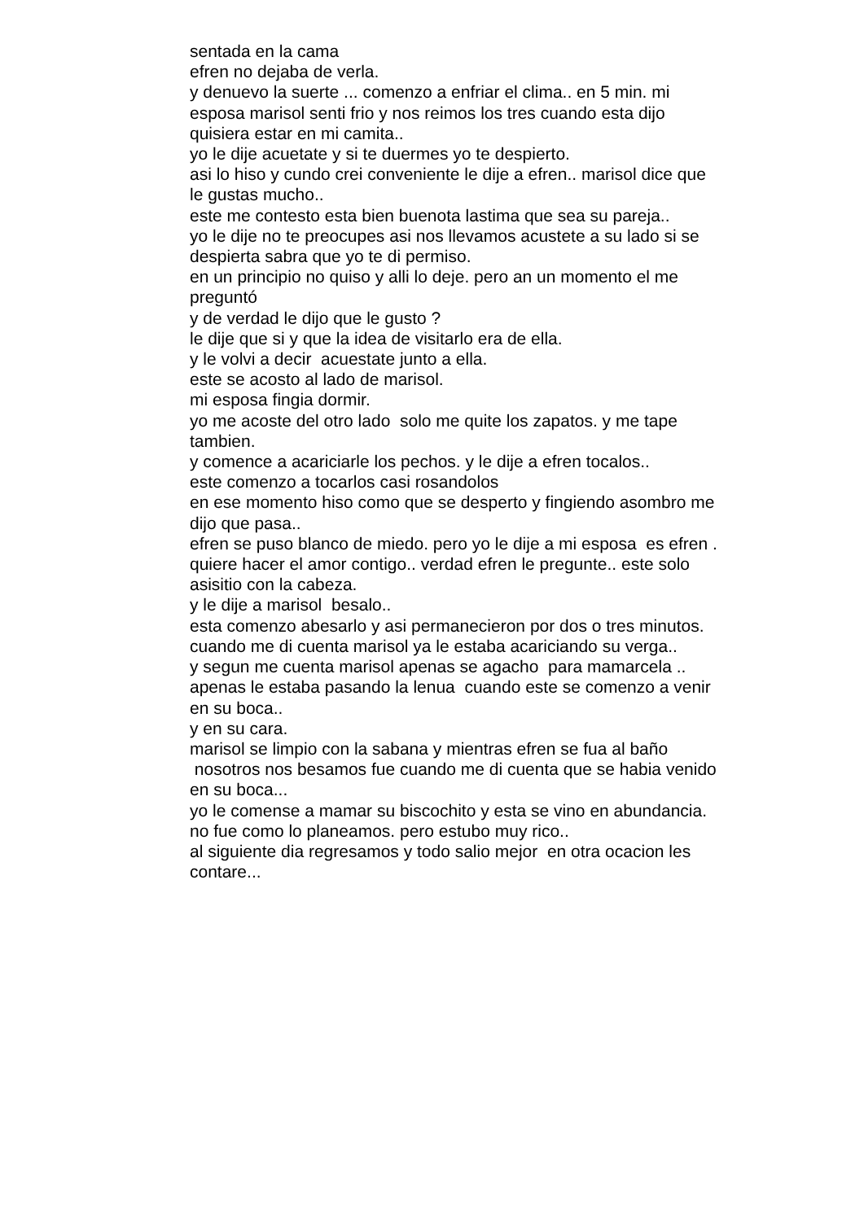sentada en la cama efren no dejaba de verla. y denuevo la suerte ... comenzo a enfriar el clima.. en 5 min. mi esposa marisol senti frio y nos reimos los tres cuando esta dijo quisiera estar en mi camita.. yo le dije acuetate y si te duermes yo te despierto. asi lo hiso y cundo crei conveniente le dije a efren.. marisol dice que le gustas mucho.. este me contesto esta bien buenota lastima que sea su pareja.. yo le dije no te preocupes asi nos llevamos acustete a su lado si se despierta sabra que yo te di permiso. en un principio no quiso y alli lo deje. pero an un momento el me preguntó y de verdad le dijo que le gusto ? le dije que si y que la idea de visitarlo era de ella. y le volvi a decir acuestate junto a ella. este se acosto al lado de marisol. mi esposa fingia dormir. yo me acoste del otro lado solo me quite los zapatos. y me tape tambien. y comence a acariciarle los pechos. y le dije a efren tocalos.. este comenzo a tocarlos casi rosandolos en ese momento hiso como que se desperto y fingiendo asombro me dijo que pasa.. efren se puso blanco de miedo. pero yo le dije a mi esposa es efren . quiere hacer el amor contigo.. verdad efren le pregunte.. este solo asisitio con la cabeza. y le dije a marisol besalo.. esta comenzo abesarlo y asi permanecieron por dos o tres minutos. cuando me di cuenta marisol ya le estaba acariciando su verga.. y segun me cuenta marisol apenas se agacho para mamarcela .. apenas le estaba pasando la lenua cuando este se comenzo a venir en su boca.. y en su cara. marisol se limpio con la sabana y mientras efren se fua al baño nosotros nos besamos fue cuando me di cuenta que se habia venido en su boca... yo le comense a mamar su biscochito y esta se vino en abundancia. no fue como lo planeamos. pero estubo muy rico.. al siguiente dia regresamos y todo salio mejor en otra ocacion les contare...